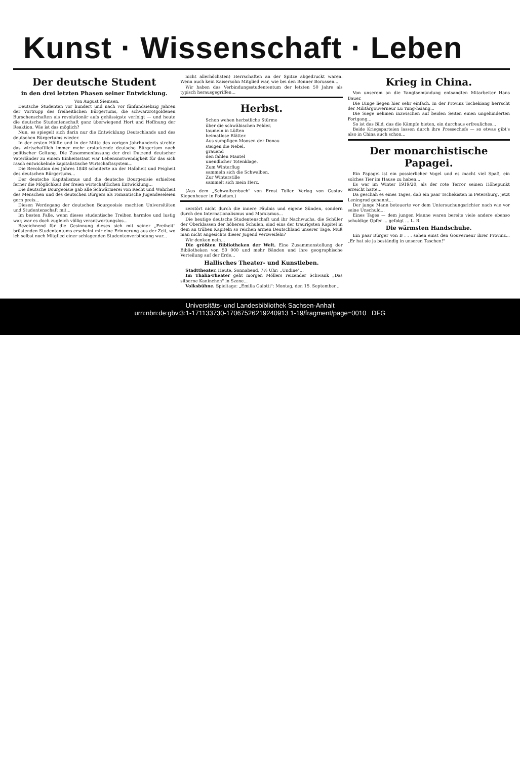Kunst · Wissenschaft · Leben
Der deutsche Student
in den drei letzten Phasen seiner Entwicklung.
Von August Siemsen.
Deutsche Studenten vor hundert und nach vor fünfundsiebzig Jahren der Vortrupp des freiheitlichen Bürgertums, die schwarzrotgoldenen Burschenschaften als revolutionär aufs gehässigste verfolgt — und heute die deutsche Studentenschaft ganz überwiegend Hort und Hoffnung der Reaktion. Wie ist das möglich?
Nun, es spiegelt sich darin nur die Entwicklung Deutschlands und des deutschen Bürgertums wieder.
In der ersten Hälfte und in der Mitte des vorigen Jahrhunderts strebte das wirtschaftlich immer mehr erstarkende deutsche Bürgertum nach politischer Geltung. Die Zusammenfassung der drei Dutzend deutscher Vaterländer zu einem Einheitsstaat war Lebensnotwendigkeit für das sich rasch entwickelnde kapitalistische Wirtschaftssystem...
Die Revolution des Jahres 1848 scheiterte an der Halbheit und Feigheit des deutschen Bürgertums...
Der deutsche Kapitalismus und die deutsche Bourgeoisie erhielten ferner die Möglichkeit der freien wirtschaftlichen Entwicklung...
Die deutsche Bourgeoisie gab alle Schwärmerei von Recht und Wahrheit des Menschen und des deutschen Bürgers als romantische Jugendeseleien gern preis...
Diesen Werdegang der deutschen Bourgeoisie machten Universitäten und Studentenschaft mit...
Im besten Falle, wenn dieses studentische Treiben harmlos und lustig war, war es doch zugleich völlig verantwortungslos...
Bezeichnend für die Gesinnung dieses sich mit seiner „Freiheit" brüstenden Studententums erscheint mir eine Erinnerung aus der Zeit, wo ich selbst noch Mitglied einer schlagenden Studentenverbindung war...
nicht allerhöchsten) Herrschaften an der Spitze abgedruckt waren. Wenn auch kein Kaisersohn Mitglied war, wie bei den Bonner Borussen...
Wir haben das Verbindungsstudententum der letzten 50 Jahre als typisch herausgegriffen...
Herbst.
Schon wehen herbstliche Stürme
über die schwäbischen Felder,
taumeln in Lüften
heimatlose Blätter.
Aus sumpfigen Moosen der Donau
steigen die Nebel,
grauend
den fahlen Mantel
unendlicher Totenklage.
Zum Winterflug
sammeln sich die Schwalben.
Zur Winterstille
sammelt sich mein Herz.
(Aus dem „Schwalbenbuch" von Ernst Toller. Verlag von Gustav Kiepenheuer in Potsdam.)
zerstört nicht durch die innere Fäulnis und eigene Sünden, sondern durch den Internationalismus und Marxismus...
Die heutige deutsche Studentenschaft und ihr Nachwuchs, die Schüler der Oberklassen der höheren Schulen, sind eins der traurigsten Kapitel in dem an trüben Kapiteln so reichen armen Deutschland unserer Tage. Muß man nicht angesichts dieser Jugend verzweifeln?
Wir denken nein...
Die größten Bibliotheken der Welt. Eine Zusammenstellung der Bibliotheken von 50 000 und mehr Bänden und ihre geographische Verteilung auf der Erde...
Hallisches Theater- und Kunstleben.
Stadttheater. Heute, Sonnabend, 7½ Uhr: „Undine"...
Im Thalia-Theater geht morgen Möllers reizender Schwank „Das silberne Kaninchen" in Szene...
Volksbühne. Spieltage: „Emilia Galotti": Montag, den 15. September...
Krieg in China.
Von unserem an die Yangtsemündung entsandten Mitarbeiter Hans Bauer.
Die Dinge liegen hier sehr einfach. In der Provinz Tschekiang herrscht der Militärgouverneur Lu Yung-hsiang...
Die Siege nehmen inzwischen auf beiden Seiten einen ungehinderten Fortgang...
So ist das Bild, das die Kämpfe bieten, ein durchaus erfreuliches...
Beide Kriegsparteien lassen durch ihre Pressechefs — so etwas gibt's also in China auch schon...
Der monarchistische Papagei.
Ein Papagei ist ein possierlicher Vogel und es macht viel Spaß, ein solches Tier im Hause zu haben...
Es war im Winter 1919/20, als der rote Terror seinen Höhepunkt erreicht hatte...
Da geschah es eines Tages, daß ein paar Tschekisten in Petersburg, jetzt Leningrad genannt...
Der junge Mann beteuerte vor dem Untersuchungsrichter nach wie vor seine Unschuld...
Eines Tages — dem jungen Manne waren bereits viele andere ebenso schuldige Opfer ... gefolgt ... L. R.
Die wärmsten Handschuhe.
Ein paar Bürger von B . . . sahen einst den Gouverneur ihrer Provinz... „Er hat sie ja beständig in unseren Taschen!"
Universitäts- und Landesbibliothek Sachsen-Anhalt
urn:nbn:de:gbv:3:1-171133730-17067526219240913 1-19/fragment/page=0010 DFG